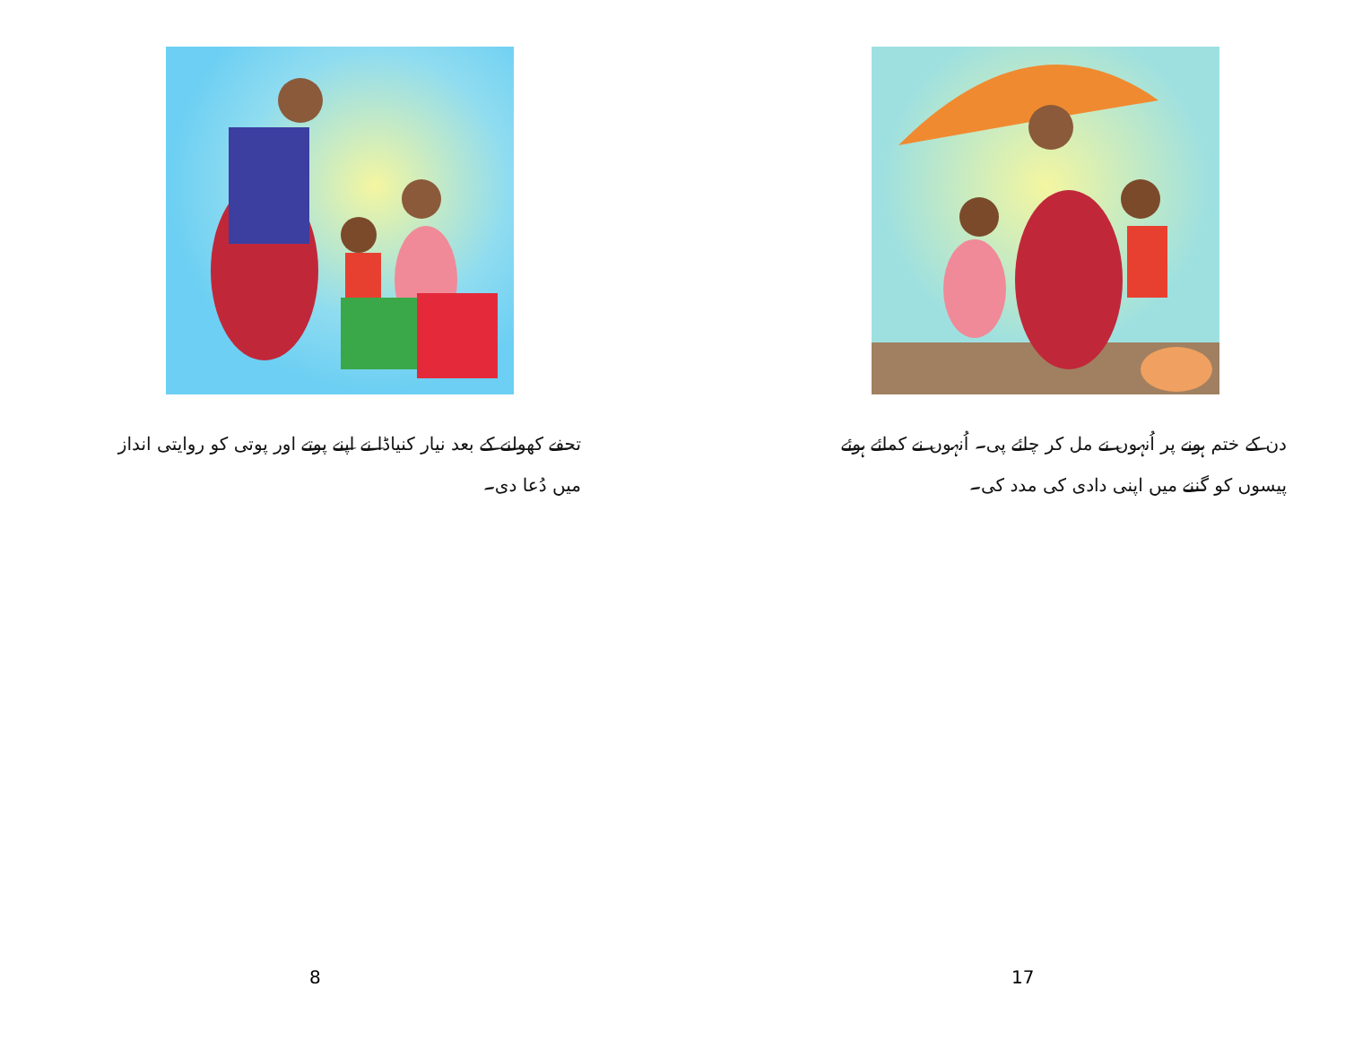تحفے کھولنے کے بعد نیار کنیاڈا نے اپنے پوتے اور پوتی کو روایتی انداز میں دُعا دی۔
8
دن کے ختم ہونے پر اُنہوں نے مل کر چائے پی۔ اُنہوں نے کمائے ہوئے پیسوں کو گننے میں اپنی دادی کی مدد کی۔
17